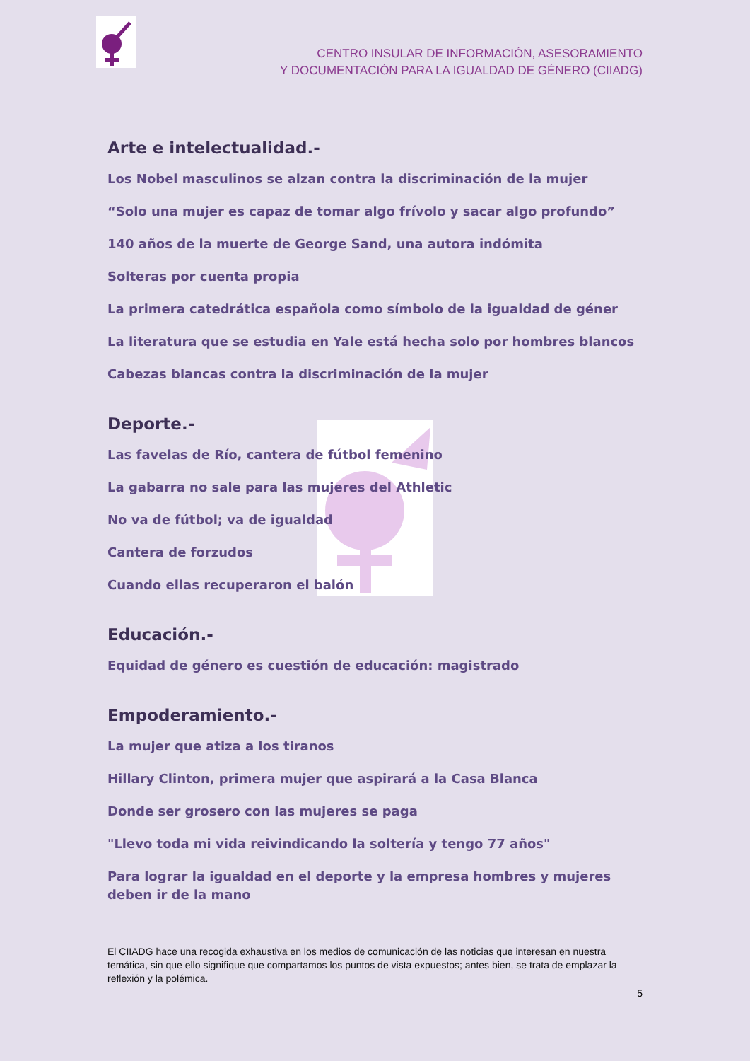CENTRO INSULAR DE INFORMACIÓN, ASESORAMIENTO
Y DOCUMENTACIÓN PARA LA IGUALDAD DE GÉNERO (CIIADG)
Arte e intelectualidad.-
Los Nobel masculinos se alzan contra la discriminación de la mujer
“Solo una mujer es capaz de tomar algo frívolo y sacar algo profundo”
140 años de la muerte de George Sand, una autora indómita
Solteras por cuenta propia
La primera catedrática española como símbolo de la igualdad de géner
La literatura que se estudia en Yale está hecha solo por hombres blancos
Cabezas blancas contra la discriminación de la mujer
Deporte.-
Las favelas de Río, cantera de fútbol femenino
La gabarra no sale para las mujeres del Athletic
No va de fútbol; va de igualdad
Cantera de forzudos
Cuando ellas recuperaron el balón
Educación.-
Equidad de género es cuestión de educación: magistrado
Empoderamiento.-
La mujer que atiza a los tiranos
Hillary Clinton, primera mujer que aspirará a la Casa Blanca
Donde ser grosero con las mujeres se paga
"Llevo toda mi vida reivindicando la soltería y tengo 77 años"
Para lograr la igualdad en el deporte y la empresa hombres y mujeres deben ir de la mano
El CIIADG hace una recogida exhaustiva en los medios de comunicación de las noticias que interesan en nuestra temática, sin que ello signifique que compartamos los puntos de vista expuestos; antes bien, se trata de emplazar la reflexión y la polémica.
5